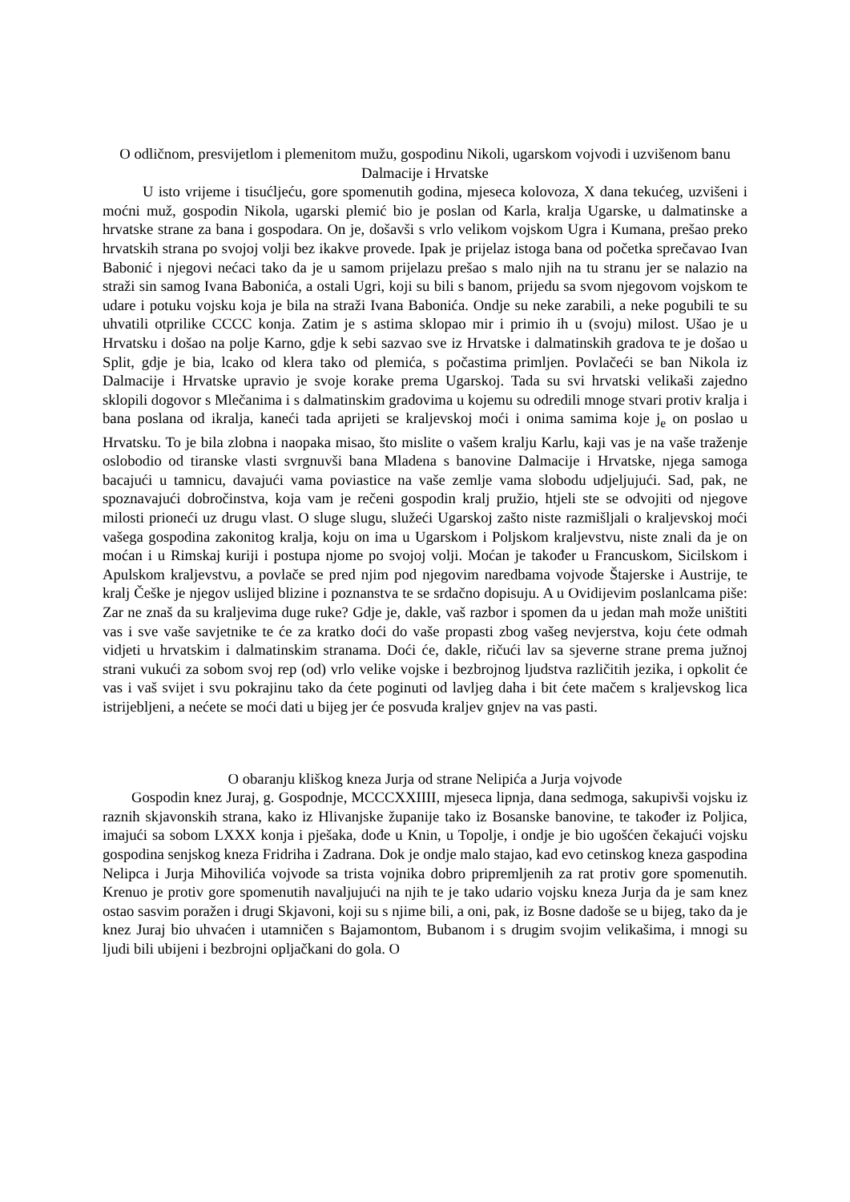O odličnom, presvijetlom i plemenitom mužu, gospodinu Nikoli, ugarskom vojvodi i uzvišenom banu Dalmacije i Hrvatske
U isto vrijeme i tisućljeću, gore spomenutih godina, mjeseca kolovoza, X dana tekućeg, uzvišeni i moćni muž, gospodin Nikola, ugarski plemić bio je poslan od Karla, kralja Ugarske, u dalmatinske a hrvatske strane za bana i gospodara. On je, došavši s vrlo velikom vojskom Ugra i Kumana, prešao preko hrvatskih strana po svojoj volji bez ikakve provede. Ipak je prijelaz istoga bana od početka sprečavao Ivan Babonić i njegovi nećaci tako da je u samom prijelazu prešao s malo njih na tu stranu jer se nalazio na straži sin samog Ivana Babonića, a ostali Ugri, koji su bili s banom, prijedu sa svom njegovom vojskom te udare i potuku vojsku koja je bila na straži Ivana Babonića. Ondje su neke zarabili, a neke pogubili te su uhvatili otprilike CCCC konja. Zatim je s astima sklopao mir i primio ih u (svoju) milost. Ušao je u Hrvatsku i došao na polje Karno, gdje k sebi sazvao sve iz Hrvatske i dalmatinskih gradova te je došao u Split, gdje je bia, lcako od klera tako od plemića, s počastima primljen. Povlačeći se ban Nikola iz Dalmacije i Hrvatske upravio je svoje korake prema Ugarskoj. Tada su svi hrvatski velikaši zajedno sklopili dogovor s Mlečanima i s dalmatinskim gradovima u kojemu su odredili mnoge stvari protiv kralja i bana poslana od ikralja, kaneći tada aprijeti se kraljevskoj moći i onima samima koje j<sub>e</sub> on poslao u Hrvatsku. To je bila zlobna i naopaka misao, što mislite o vašem kralju Karlu, kaji vas je na vaše traženje oslobodio od tiranske vlasti svrgnuvši bana Mladena s banovine Dalmacije i Hrvatske, njega samoga bacajući u tamnicu, davajući vama poviastice na vaše zemlje vama slobodu udjeljujući. Sad, pak, ne spoznavajući dobročinstva, koja vam je rečeni gospodin kralj pružio, htjeli ste se odvojiti od njegove milosti prioneći uz drugu vlast. O sluge slugu, služeći Ugarskoj zašto niste razmišljali o kraljevskoj moći vašega gospodina zakonitog kralja, koju on ima u Ugarskom i Poljskom kraljevstvu, niste znali da je on moćan i u Rimskaj kuriji i postupa njome po svojoj volji. Moćan je također u Francuskom, Sicilskom i Apulskom kraljevstvu, a povlače se pred njim pod njegovim naredbama vojvode Štajerske i Austrije, te kralj Češke je njegov uslijed blizine i poznanstva te se srdačno dopisuju. A u Ovidijevim poslanlcama piše: Zar ne znaš da su kraljevima duge ruke? Gdje je, dakle, vaš razbor i spomen da u jedan mah može uništiti vas i sve vaše savjetnike te će za kratko doći do vaše propasti zbog vašeg nevjerstva, koju ćete odmah vidjeti u hrvatskim i dalmatinskim stranama. Doći će, dakle, ričući lav sa sjeverne strane prema južnoj strani vukući za sobom svoj rep (od) vrlo velike vojske i bezbrojnog ljudstva različitih jezika, i opkolit će vas i vaš svijet i svu pokrajinu tako da ćete poginuti od lavljeg daha i bit ćete mačem s kraljevskog lica istrijebljeni, a nećete se moći dati u bijeg jer će posvuda kraljev gnjev na vas pasti.
O obaranju kliškog kneza Jurja od strane Nelipića a Jurja vojvode
Gospodin knez Juraj, g. Gospodnje, MCCCXXIIII, mjeseca lipnja, dana sedmoga, sakupivši vojsku iz raznih skjavonskih strana, kako iz Hlivanjske županije tako iz Bosanske banovine, te također iz Poljica, imajući sa sobom LXXX konja i pješaka, dođe u Knin, u Topolje, i ondje je bio ugošćen čekajući vojsku gospodina senjskog kneza Fridriha i Zadrana. Dok je ondje malo stajao, kad evo cetinskog kneza gaspodina Nelipca i Jurja Mihovilića vojvode sa trista vojnika dobro pripremljenih za rat protiv gore spomenutih. Krenuo je protiv gore spomenutih navaljujući na njih te je tako udario vojsku kneza Jurja da je sam knez ostao sasvim poražen i drugi Skjavoni, koji su s njime bili, a oni, pak, iz Bosne dadoše se u bijeg, tako da je knez Juraj bio uhvaćen i utamničen s Bajamontom, Bubanom i s drugim svojim velikašima, i mnogi su ljudi bili ubijeni i bezbrojni opljačkani do gola. O